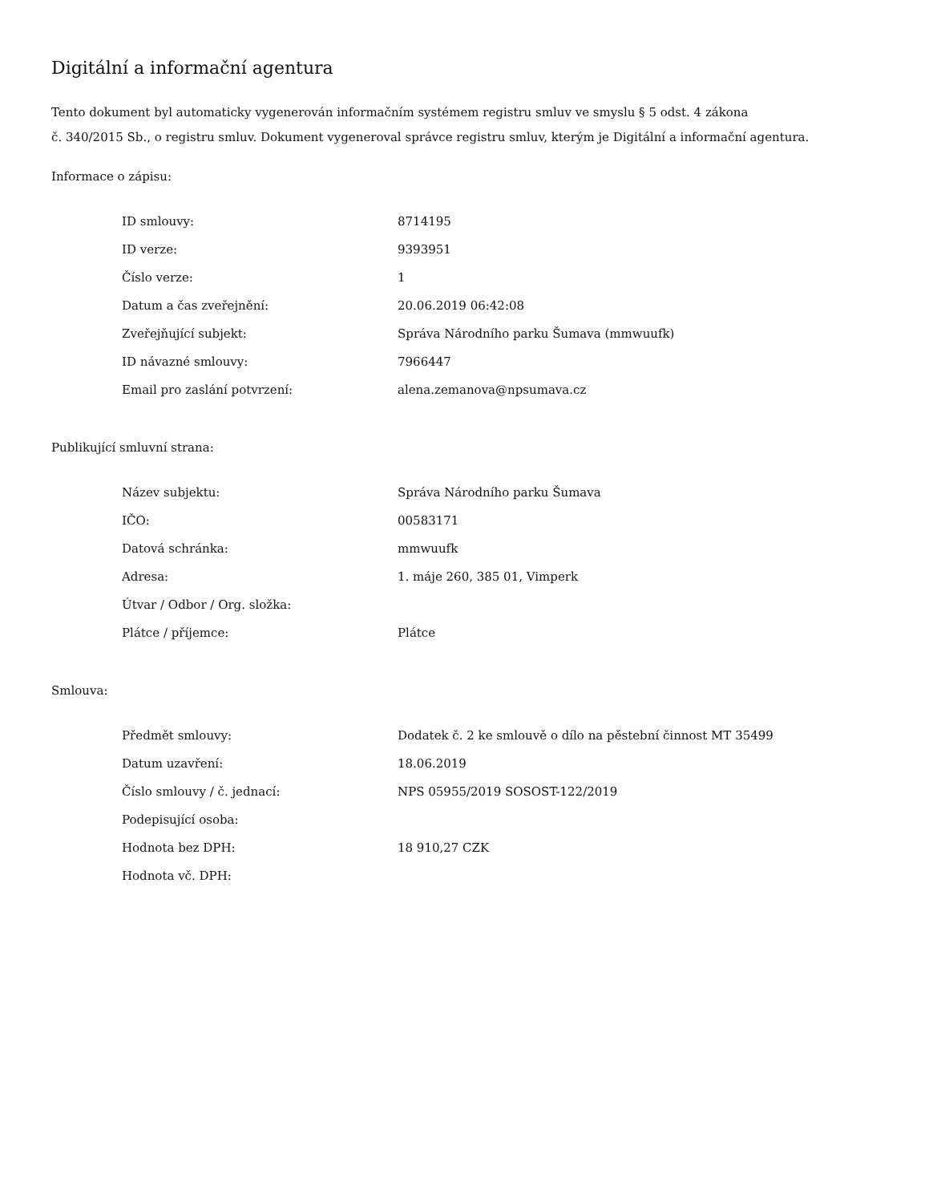Digitální a informační agentura
Tento dokument byl automaticky vygenerován informačním systémem registru smluv ve smyslu § 5 odst. 4 zákona
č. 340/2015 Sb., o registru smluv. Dokument vygeneroval správce registru smluv, kterým je Digitální a informační agentura.
Informace o zápisu:
| ID smlouvy: | 8714195 |
| ID verze: | 9393951 |
| Číslo verze: | 1 |
| Datum a čas zveřejnění: | 20.06.2019 06:42:08 |
| Zveřejňující subjekt: | Správa Národního parku Šumava (mmwuufk) |
| ID návazné smlouvy: | 7966447 |
| Email pro zaslání potvrzení: | alena.zemanova@npsumava.cz |
Publikující smluvní strana:
| Název subjektu: | Správa Národního parku Šumava |
| IČO: | 00583171 |
| Datová schránka: | mmwuufk |
| Adresa: | 1. máje 260, 385 01, Vimperk |
| Útvar / Odbor / Org. složka: | |
| Plátce / příjemce: | Plátce |
Smlouva:
| Předmět smlouvy: | Dodatek č. 2 ke smlouvě o dílo na pěstební činnost MT 35499 |
| Datum uzavření: | 18.06.2019 |
| Číslo smlouvy / č. jednací: | NPS 05955/2019 SOSOST-122/2019 |
| Podepisující osoba: | |
| Hodnota bez DPH: | 18 910,27 CZK |
| Hodnota vč. DPH: | |